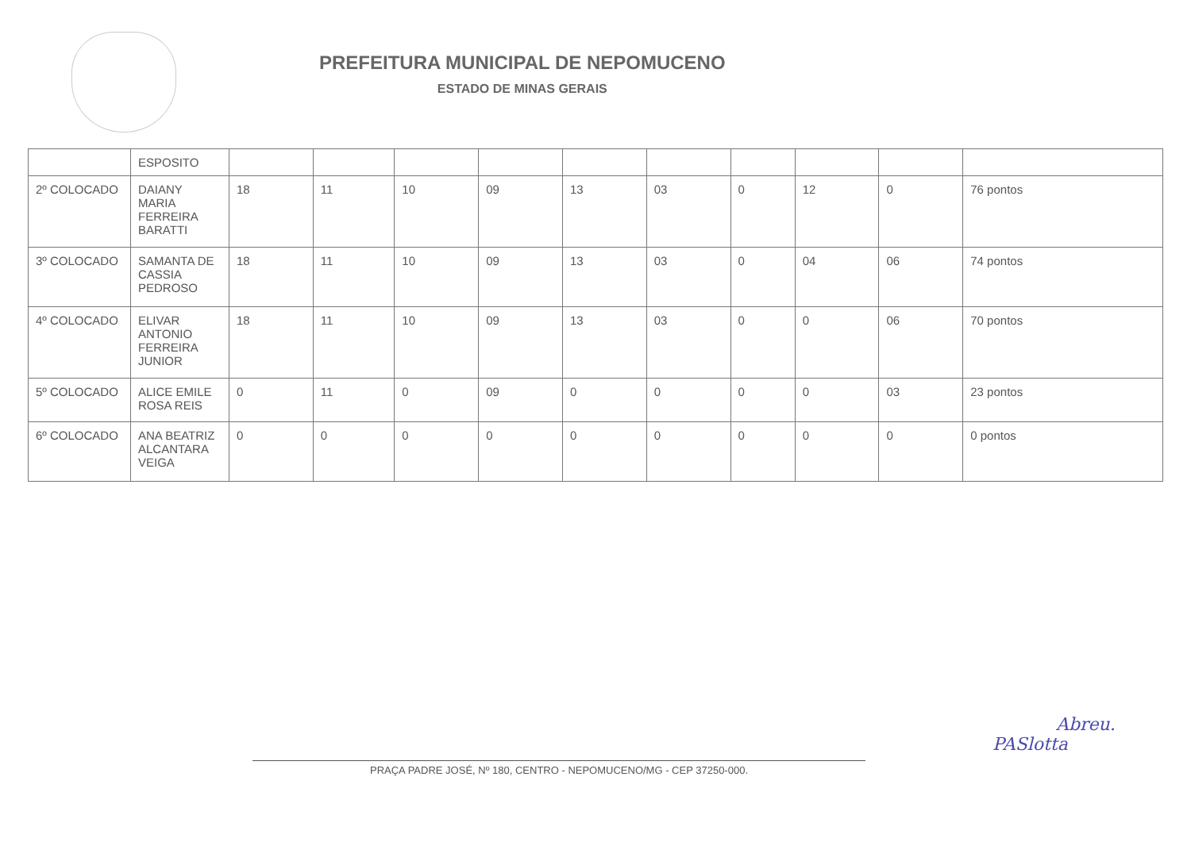PREFEITURA MUNICIPAL DE NEPOMUCENO
ESTADO DE MINAS GERAIS
| | ESPOSITO | | | | | | | | | | |
| 2º COLOCADO | DAIANY MARIA FERREIRA BARATTI | 18 | 11 | 10 | 09 | 13 | 03 | 0 | 12 | 0 | 76 pontos |
| 3º COLOCADO | SAMANTA DE CASSIA PEDROSO | 18 | 11 | 10 | 09 | 13 | 03 | 0 | 04 | 06 | 74 pontos |
| 4º COLOCADO | ELIVAR ANTONIO FERREIRA JUNIOR | 18 | 11 | 10 | 09 | 13 | 03 | 0 | 0 | 06 | 70 pontos |
| 5º COLOCADO | ALICE EMILE ROSA REIS | 0 | 11 | 0 | 09 | 0 | 0 | 0 | 0 | 03 | 23 pontos |
| 6º COLOCADO | ANA BEATRIZ ALCANTARA VEIGA | 0 | 0 | 0 | 0 | 0 | 0 | 0 | 0 | 0 | 0 pontos |
PRAÇA PADRE JOSÉ, Nº 180, CENTRO - NEPOMUCENO/MG - CEP 37250-000.
Abreu.
PASlotta